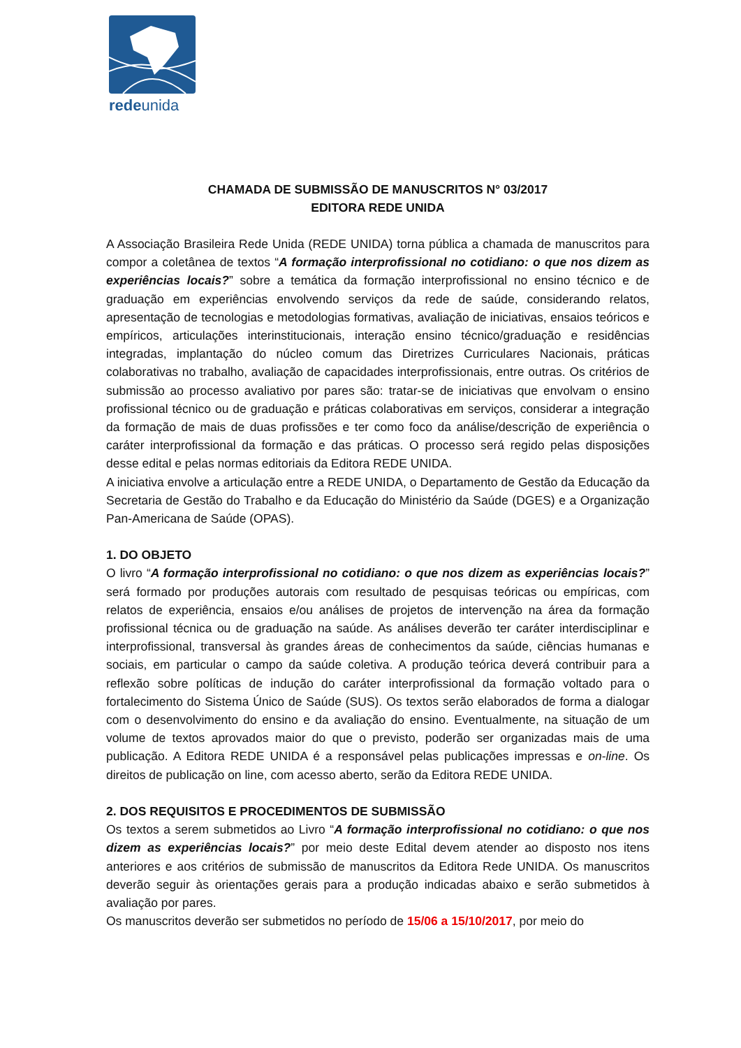redeunida
CHAMADA DE SUBMISSÃO DE MANUSCRITOS N° 03/2017
EDITORA REDE UNIDA
A Associação Brasileira Rede Unida (REDE UNIDA) torna pública a chamada de manuscritos para compor a coletânea de textos “A formação interprofissional no cotidiano: o que nos dizem as experiências locais?” sobre a temática da formação interprofissional no ensino técnico e de graduação em experiências envolvendo serviços da rede de saúde, considerando relatos, apresentação de tecnologias e metodologias formativas, avaliação de iniciativas, ensaios teóricos e empíricos, articulações interinstitucionais, interação ensino técnico/graduação e residências integradas, implantação do núcleo comum das Diretrizes Curriculares Nacionais, práticas colaborativas no trabalho, avaliação de capacidades interprofissionais, entre outras. Os critérios de submissão ao processo avaliativo por pares são: tratar-se de iniciativas que envolvam o ensino profissional técnico ou de graduação e práticas colaborativas em serviços, considerar a integração da formação de mais de duas profissões e ter como foco da análise/descrição de experiência o caráter interprofissional da formação e das práticas. O processo será regido pelas disposições desse edital e pelas normas editoriais da Editora REDE UNIDA.
A iniciativa envolve a articulação entre a REDE UNIDA, o Departamento de Gestão da Educação da Secretaria de Gestão do Trabalho e da Educação do Ministério da Saúde (DGES) e a Organização Pan-Americana de Saúde (OPAS).
1. DO OBJETO
O livro “A formação interprofissional no cotidiano: o que nos dizem as experiências locais?” será formado por produções autorais com resultado de pesquisas teóricas ou empíricas, com relatos de experiência, ensaios e/ou análises de projetos de intervenção na área da formação profissional técnica ou de graduação na saúde. As análises deverão ter caráter interdisciplinar e interprofissional, transversal às grandes áreas de conhecimentos da saúde, ciências humanas e sociais, em particular o campo da saúde coletiva. A produção teórica deverá contribuir para a reflexão sobre políticas de indução do caráter interprofissional da formação voltado para o fortalecimento do Sistema Único de Saúde (SUS). Os textos serão elaborados de forma a dialogar com o desenvolvimento do ensino e da avaliação do ensino. Eventualmente, na situação de um volume de textos aprovados maior do que o previsto, poderão ser organizadas mais de uma publicação. A Editora REDE UNIDA é a responsável pelas publicações impressas e on-line. Os direitos de publicação on line, com acesso aberto, serão da Editora REDE UNIDA.
2. DOS REQUISITOS E PROCEDIMENTOS DE SUBMISSÃO
Os textos a serem submetidos ao Livro “A formação interprofissional no cotidiano: o que nos dizem as experiências locais?” por meio deste Edital devem atender ao disposto nos itens anteriores e aos critérios de submissão de manuscritos da Editora Rede UNIDA. Os manuscritos deverão seguir às orientações gerais para a produção indicadas abaixo e serão submetidos à avaliação por pares.
Os manuscritos deverão ser submetidos no período de 15/06 a 15/10/2017, por meio do